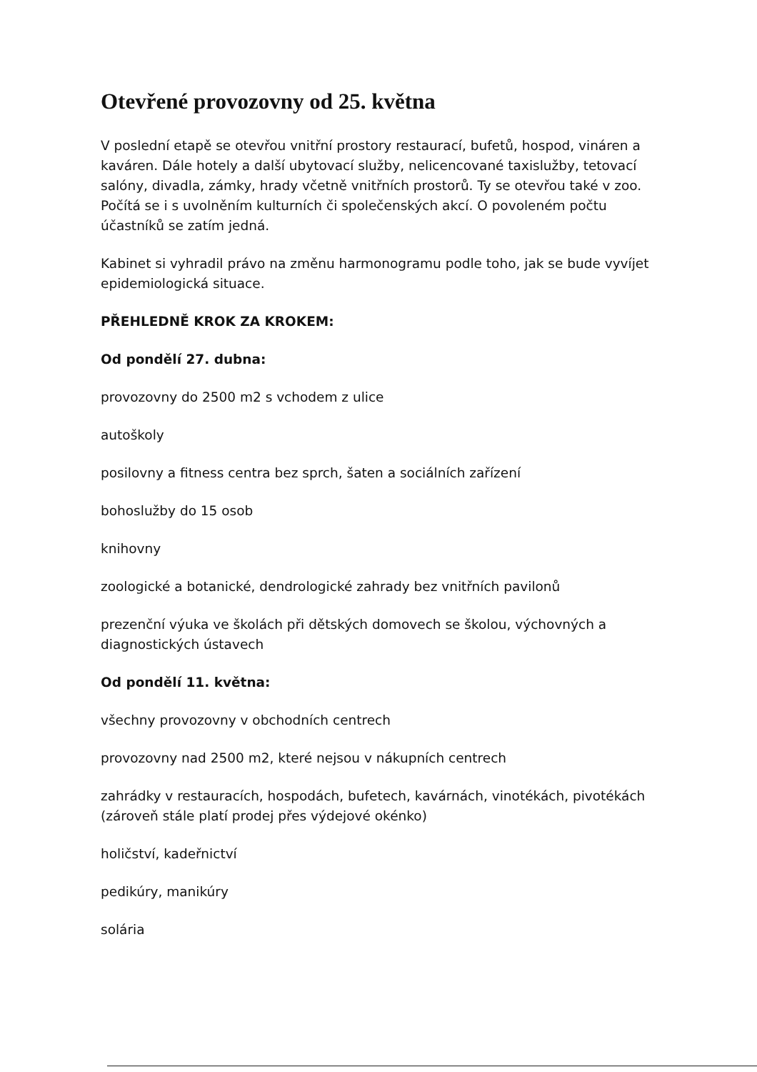Otevřené provozovny od 25. května
V poslední etapě se otevřou vnitřní prostory restaurací, bufetů, hospod, vináren a kaváren. Dále hotely a další ubytovací služby, nelicencované taxislužby, tetovací salóny, divadla, zámky, hrady včetně vnitřních prostorů. Ty se otevřou také v zoo. Počítá se i s uvolněním kulturních či společenských akcí. O povoleném počtu účastníků se zatím jedná.
Kabinet si vyhradil právo na změnu harmonogramu podle toho, jak se bude vyvíjet epidemiologická situace.
PŘEHLEDNĚ KROK ZA KROKEM:
Od pondělí 27. dubna:
provozovny do 2500 m2 s vchodem z ulice
autoškoly
posilovny a fitness centra bez sprch, šaten a sociálních zařízení
bohoslužby do 15 osob
knihovny
zoologické a botanické, dendrologické zahrady bez vnitřních pavilonů
prezenční výuka ve školách při dětských domovech se školou, výchovných a diagnostických ústavech
Od pondělí 11. května:
všechny provozovny v obchodních centrech
provozovny nad 2500 m2, které nejsou v nákupních centrech
zahrádky v restauracích, hospodách, bufetech, kavárnách, vinotékách, pivotékách (zároveň stále platí prodej přes výdejové okénko)
holičství, kadeřnictví
pedikúry, manikúry
solária